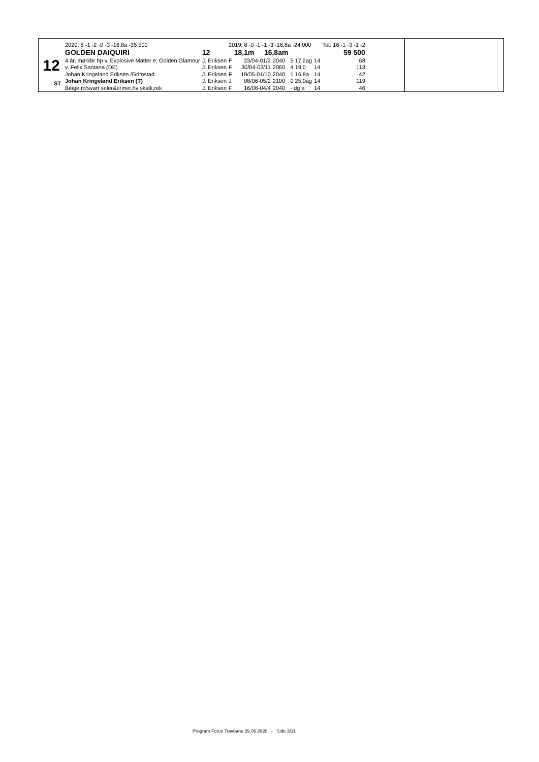12
ST
| 2020: 8 -1 -2 -0 -3 -16,8a -35 500 | | 2019: 8 -0 -1 -1 -3 -16,8a -24 000 | | | | | Tot: 16 -1 -3 -1 -2 |
| GOLDEN DAIQUIRI | 12 | | 18,1m 16,8am | | 59 500 | | |
| 4 år, mørkbr hp v. Explosive Matter e. Golden Glamour | J. Eriksen | F | 23/04-01/2 | 2040 | 5 17,2ag | 14 | 68 |
| v. Felix Santana (DE) | J. Eriksen | F | 30/04-03/11 | 2060 | 4 19,0 | 14 | 113 |
| Johan Kringeland Eriksen /Grimstad | J. Eriksen | F | 19/05-01/10 | 2040 | 1 16,8a | 14 | 42 |
| Johan Kringeland Eriksen (T) | J. Eriksen | J | 08/06-05/2 | 2100 | 0 25,0ag | 14 | 119 |
| Beige m/svart seler&ermer,hv skstk,rek | J. Eriksen | F | 16/06-04/4 | 2040 | - dg a | 14 | 46 |
Program Forus Travbane 29.06.2020 - Side 3/11